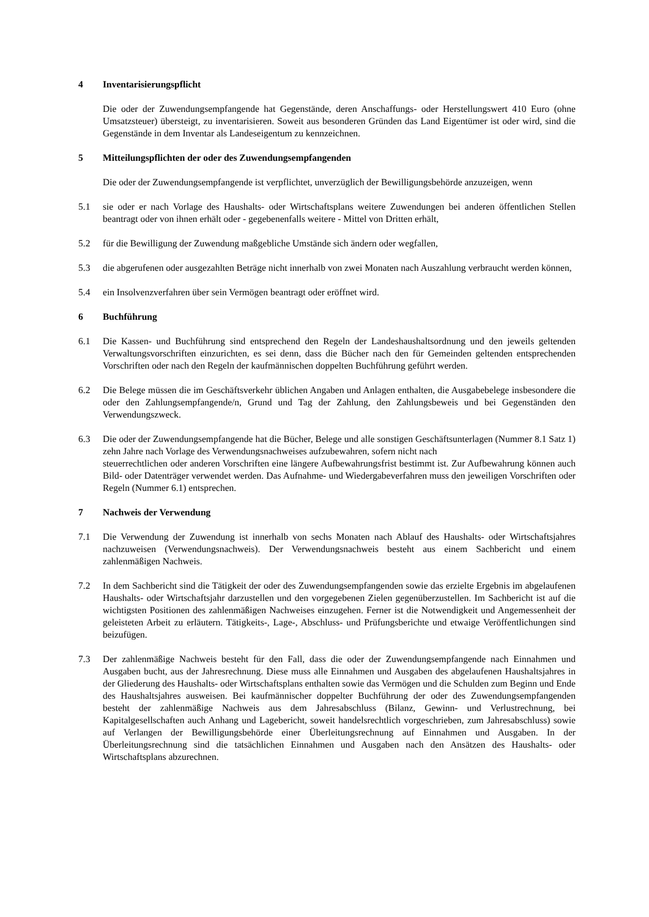4 Inventarisierungspflicht
Die oder der Zuwendungsempfangende hat Gegenstände, deren Anschaffungs- oder Herstellungswert 410 Euro (ohne Umsatzsteuer) übersteigt, zu inventarisieren. Soweit aus besonderen Gründen das Land Eigentümer ist oder wird, sind die Gegenstände in dem Inventar als Landeseigentum zu kennzeichnen.
5 Mitteilungspflichten der oder des Zuwendungsempfangenden
Die oder der Zuwendungsempfangende ist verpflichtet, unverzüglich der Bewilligungsbehörde anzuzeigen, wenn
5.1 sie oder er nach Vorlage des Haushalts- oder Wirtschaftsplans weitere Zuwendungen bei anderen öffentlichen Stellen beantragt oder von ihnen erhält oder - gegebenenfalls weitere - Mittel von Dritten erhält,
5.2 für die Bewilligung der Zuwendung maßgebliche Umstände sich ändern oder wegfallen,
5.3 die abgerufenen oder ausgezahlten Beträge nicht innerhalb von zwei Monaten nach Auszahlung verbraucht werden können,
5.4 ein Insolvenzverfahren über sein Vermögen beantragt oder eröffnet wird.
6 Buchführung
6.1 Die Kassen- und Buchführung sind entsprechend den Regeln der Landeshaushaltsordnung und den jeweils geltenden Verwaltungsvorschriften einzurichten, es sei denn, dass die Bücher nach den für Gemeinden geltenden entsprechenden Vorschriften oder nach den Regeln der kaufmännischen doppelten Buchführung geführt werden.
6.2 Die Belege müssen die im Geschäftsverkehr üblichen Angaben und Anlagen enthalten, die Ausgabebelege insbesondere die oder den Zahlungsempfangende/n, Grund und Tag der Zahlung, den Zahlungsbeweis und bei Gegenständen den Verwendungszweck.
6.3 Die oder der Zuwendungsempfangende hat die Bücher, Belege und alle sonstigen Geschäftsunterlagen (Nummer 8.1 Satz 1) zehn Jahre nach Vorlage des Verwendungsnachweises aufzubewahren, sofern nicht nach
steuerrechtlichen oder anderen Vorschriften eine längere Aufbewahrungsfrist bestimmt ist. Zur Aufbewahrung können auch Bild- oder Datenträger verwendet werden. Das Aufnahme- und Wiedergabeverfahren muss den jeweiligen Vorschriften oder Regeln (Nummer 6.1) entsprechen.
7 Nachweis der Verwendung
7.1 Die Verwendung der Zuwendung ist innerhalb von sechs Monaten nach Ablauf des Haushalts- oder Wirtschaftsjahres nachzuweisen (Verwendungsnachweis). Der Verwendungsnachweis besteht aus einem Sachbericht und einem zahlenmäßigen Nachweis.
7.2 In dem Sachbericht sind die Tätigkeit der oder des Zuwendungsempfangenden sowie das erzielte Ergebnis im abgelaufenen Haushalts- oder Wirtschaftsjahr darzustellen und den vorgegebenen Zielen gegenüberzustellen. Im Sachbericht ist auf die wichtigsten Positionen des zahlenmäßigen Nachweises einzugehen. Ferner ist die Notwendigkeit und Angemessenheit der geleisteten Arbeit zu erläutern. Tätigkeits-, Lage-, Abschluss- und Prüfungsberichte und etwaige Veröffentlichungen sind beizufügen.
7.3 Der zahlenmäßige Nachweis besteht für den Fall, dass die oder der Zuwendungsempfangende nach Einnahmen und Ausgaben bucht, aus der Jahresrechnung. Diese muss alle Einnahmen und Ausgaben des abgelaufenen Haushaltsjahres in der Gliederung des Haushalts- oder Wirtschaftsplans enthalten sowie das Vermögen und die Schulden zum Beginn und Ende des Haushaltsjahres ausweisen. Bei kaufmännischer doppelter Buchführung der oder des Zuwendungsempfangenden besteht der zahlenmäßige Nachweis aus dem Jahresabschluss (Bilanz, Gewinn- und Verlustrechnung, bei Kapitalgesellschaften auch Anhang und Lagebericht, soweit handelsrechtlich vorgeschrieben, zum Jahresabschluss) sowie auf Verlangen der Bewilligungsbehörde einer Überleitungsrechnung auf Einnahmen und Ausgaben. In der Überleitungsrechnung sind die tatsächlichen Einnahmen und Ausgaben nach den Ansätzen des Haushalts- oder Wirtschaftsplans abzurechnen.